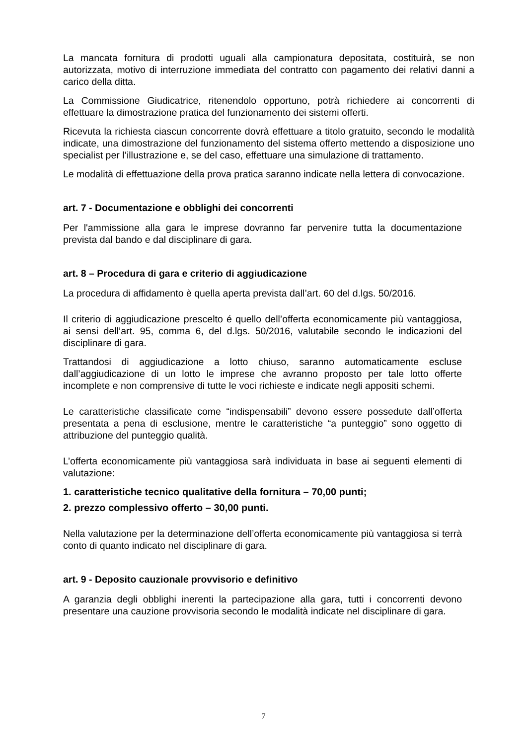La mancata fornitura di prodotti uguali alla campionatura depositata, costituirà, se non autorizzata, motivo di interruzione immediata del contratto con pagamento dei relativi danni a carico della ditta.
La Commissione Giudicatrice, ritenendolo opportuno, potrà richiedere ai concorrenti di effettuare la dimostrazione pratica del funzionamento dei sistemi offerti.
Ricevuta la richiesta ciascun concorrente dovrà effettuare a titolo gratuito, secondo le modalità indicate, una dimostrazione del funzionamento del sistema offerto mettendo a disposizione uno specialist per l’illustrazione e, se del caso, effettuare una simulazione di trattamento.
Le modalità di effettuazione della prova pratica saranno indicate nella lettera di convocazione.
art. 7 - Documentazione e obblighi dei concorrenti
Per l'ammissione alla gara le imprese dovranno far pervenire tutta la documentazione prevista dal bando e dal disciplinare di gara.
art. 8 – Procedura di gara e criterio di aggiudicazione
La procedura di affidamento è quella aperta prevista dall’art. 60 del d.lgs. 50/2016.
Il criterio di aggiudicazione prescelto é quello dell’offerta economicamente più vantaggiosa, ai sensi dell’art. 95, comma 6, del d.lgs. 50/2016, valutabile secondo le indicazioni del disciplinare di gara.
Trattandosi di aggiudicazione a lotto chiuso, saranno automaticamente escluse dall’aggiudicazione di un lotto le imprese che avranno proposto per tale lotto offerte incomplete e non comprensive di tutte le voci richieste e indicate negli appositi schemi.
Le caratteristiche classificate come “indispensabili” devono essere possedute dall’offerta presentata a pena di esclusione, mentre le caratteristiche “a punteggio” sono oggetto di attribuzione del punteggio qualità.
L’offerta economicamente più vantaggiosa sarà individuata in base ai seguenti elementi di valutazione:
1. caratteristiche tecnico qualitative della fornitura – 70,00 punti;
2. prezzo complessivo offerto – 30,00 punti.
Nella valutazione per la determinazione dell’offerta economicamente più vantaggiosa si terrà conto di quanto indicato nel disciplinare di gara.
art. 9 - Deposito cauzionale provvisorio e definitivo
A garanzia degli obblighi inerenti la partecipazione alla gara, tutti i concorrenti devono presentare una cauzione provvisoria secondo le modalità indicate nel disciplinare di gara.
7